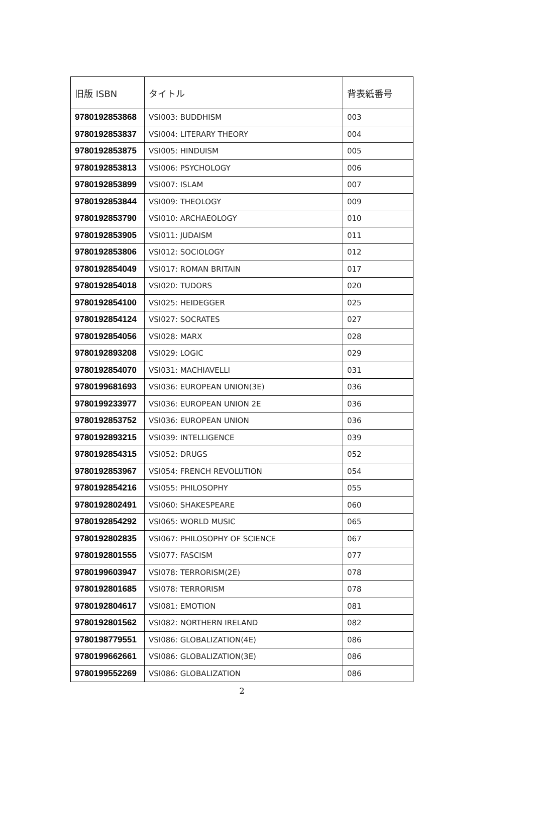| 旧版 ISBN | タイトル | 背表紙番号 |
| --- | --- | --- |
| 9780192853868 | VSI003: BUDDHISM | 003 |
| 9780192853837 | VSI004: LITERARY THEORY | 004 |
| 9780192853875 | VSI005: HINDUISM | 005 |
| 9780192853813 | VSI006: PSYCHOLOGY | 006 |
| 9780192853899 | VSI007: ISLAM | 007 |
| 9780192853844 | VSI009: THEOLOGY | 009 |
| 9780192853790 | VSI010: ARCHAEOLOGY | 010 |
| 9780192853905 | VSI011: JUDAISM | 011 |
| 9780192853806 | VSI012: SOCIOLOGY | 012 |
| 9780192854049 | VSI017: ROMAN BRITAIN | 017 |
| 9780192854018 | VSI020: TUDORS | 020 |
| 9780192854100 | VSI025: HEIDEGGER | 025 |
| 9780192854124 | VSI027: SOCRATES | 027 |
| 9780192854056 | VSI028: MARX | 028 |
| 9780192893208 | VSI029: LOGIC | 029 |
| 9780192854070 | VSI031: MACHIAVELLI | 031 |
| 9780199681693 | VSI036: EUROPEAN UNION(3E) | 036 |
| 9780199233977 | VSI036: EUROPEAN UNION 2E | 036 |
| 9780192853752 | VSI036: EUROPEAN UNION | 036 |
| 9780192893215 | VSI039: INTELLIGENCE | 039 |
| 9780192854315 | VSI052: DRUGS | 052 |
| 9780192853967 | VSI054: FRENCH REVOLUTION | 054 |
| 9780192854216 | VSI055: PHILOSOPHY | 055 |
| 9780192802491 | VSI060: SHAKESPEARE | 060 |
| 9780192854292 | VSI065: WORLD MUSIC | 065 |
| 9780192802835 | VSI067: PHILOSOPHY OF SCIENCE | 067 |
| 9780192801555 | VSI077: FASCISM | 077 |
| 9780199603947 | VSI078: TERRORISM(2E) | 078 |
| 9780192801685 | VSI078: TERRORISM | 078 |
| 9780192804617 | VSI081: EMOTION | 081 |
| 9780192801562 | VSI082: NORTHERN IRELAND | 082 |
| 9780198779551 | VSI086: GLOBALIZATION(4E) | 086 |
| 9780199662661 | VSI086: GLOBALIZATION(3E) | 086 |
| 9780199552269 | VSI086: GLOBALIZATION | 086 |
2